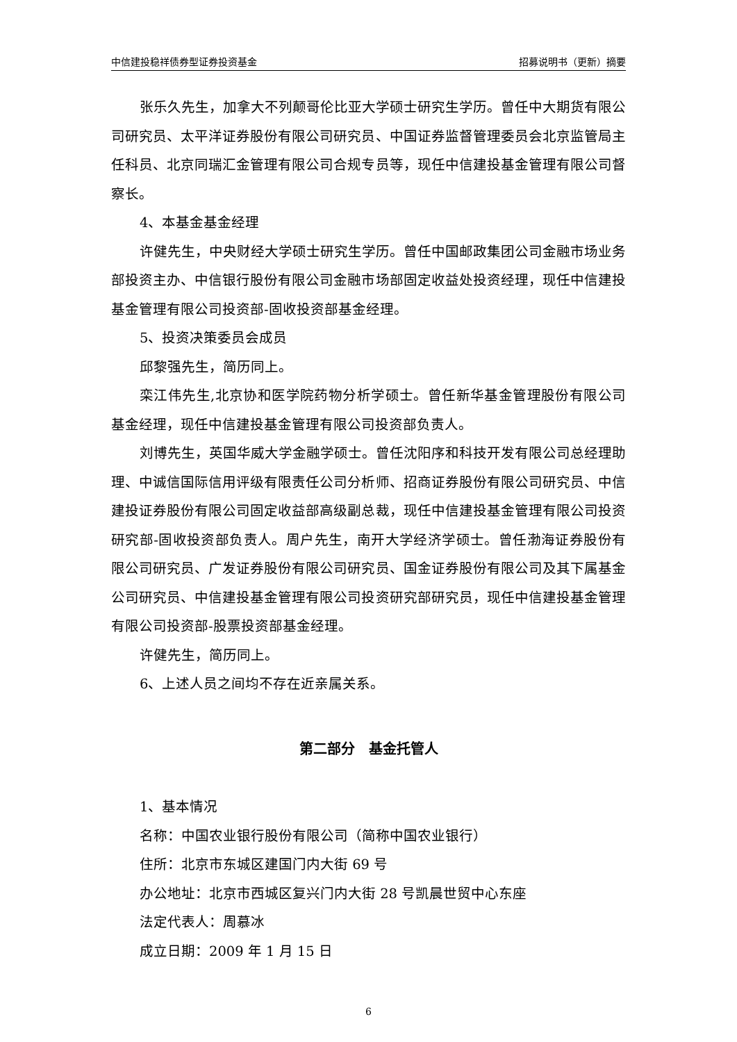中信建投稳祥债券型证券投资基金 招募说明书（更新）摘要
张乐久先生，加拿大不列颠哥伦比亚大学硕士研究生学历。曾任中大期货有限公司研究员、太平洋证券股份有限公司研究员、中国证券监督管理委员会北京监管局主任科员、北京同瑞汇金管理有限公司合规专员等，现任中信建投基金管理有限公司督察长。
4、本基金基金经理
许健先生，中央财经大学硕士研究生学历。曾任中国邮政集团公司金融市场业务部投资主办、中信银行股份有限公司金融市场部固定收益处投资经理，现任中信建投基金管理有限公司投资部-固收投资部基金经理。
5、投资决策委员会成员
邱黎强先生，简历同上。
栾江伟先生,北京协和医学院药物分析学硕士。曾任新华基金管理股份有限公司基金经理，现任中信建投基金管理有限公司投资部负责人。
刘博先生，英国华威大学金融学硕士。曾任沈阳序和科技开发有限公司总经理助理、中诚信国际信用评级有限责任公司分析师、招商证券股份有限公司研究员、中信建投证券股份有限公司固定收益部高级副总裁，现任中信建投基金管理有限公司投资研究部-固收投资部负责人。周户先生，南开大学经济学硕士。曾任渤海证券股份有限公司研究员、广发证券股份有限公司研究员、国金证券股份有限公司及其下属基金公司研究员、中信建投基金管理有限公司投资研究部研究员，现任中信建投基金管理有限公司投资部-股票投资部基金经理。
许健先生，简历同上。
6、上述人员之间均不存在近亲属关系。
第二部分　基金托管人
1、基本情况
名称：中国农业银行股份有限公司（简称中国农业银行）
住所：北京市东城区建国门内大街 69 号
办公地址：北京市西城区复兴门内大街 28 号凯晨世贸中心东座
法定代表人：周慕冰
成立日期：2009 年 1 月 15 日
6